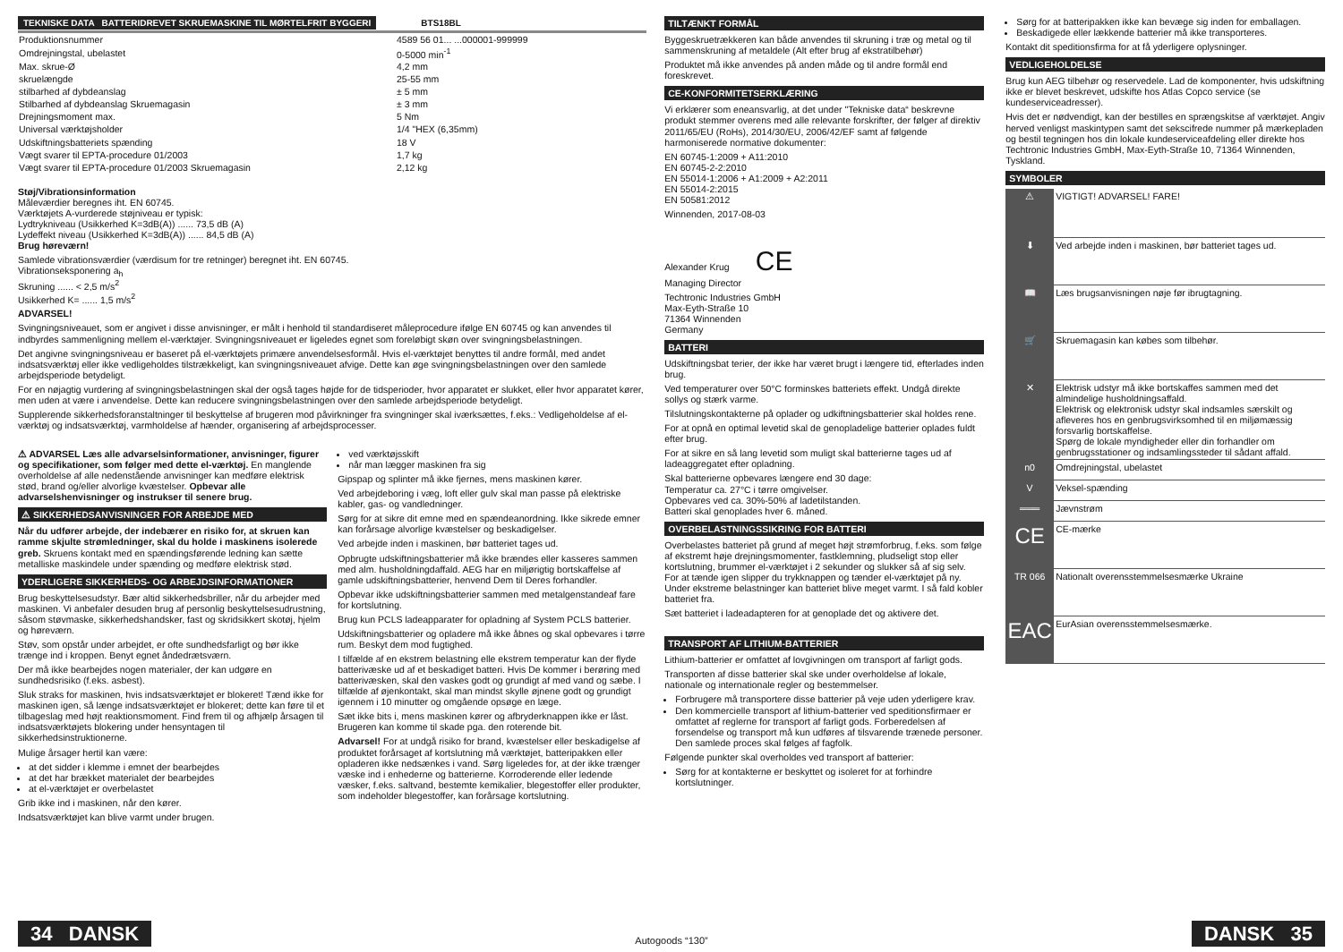TEKNISKE DATA BATTERIDREVET SKRUEMASKINE TIL MØRTELFRIT BYGGERI BTS18BL
| Produktionsnummer | 4589 56 01... ...000001-999999 |
| Omdrejningstal, ubelastet | 0-5000 min<sup>-1</sup> |
| Max. skrue-Ø | 4,2 mm |
| skruelængde | 25-55 mm |
| stilbarhed af dybdeanslag | ± 5 mm |
| Stilbarhed af dybdeanslag Skruemagasin | ± 3 mm |
| Drejningsmoment max. | 5 Nm |
| Universal værktøjsholder | 1/4 "HEX (6,35mm) |
| Udskiftningsbatteriets spænding | 18 V |
| Vægt svarer til EPTA-procedure 01/2003 | 1,7 kg |
| Vægt svarer til EPTA-procedure 01/2003 Skruemagasin | 2,12 kg |
Støj/Vibrationsinformation
Måleværdier beregnes iht. EN 60745.
Værktøjets A-vurderede støjniveau er typisk:
Lydtrykniveau (Usikkerhed K=3dB(A)) ...... 73,5 dB (A)
Lydeffekt niveau (Usikkerhed K=3dB(A)) ...... 84,5 dB (A)
Brug høreværn!
Samlede vibrationsværdier (værdisum for tre retninger) beregnet iht. EN 60745.
Vibrationseksponering a<sub>h</sub>
Skruning ...... < 2,5 m/s<sup>2</sup>
Usikkerhed K= ...... 1,5 m/s<sup>2</sup>
ADVARSEL!
Svingningsniveauet, som er angivet i disse anvisninger, er målt i henhold til standardiseret måleprocedure ifølge EN 60745 og kan anvendes til indbyrdes sammenligning mellem el-værktøjer. Svingningsniveauet er ligeledes egnet som foreløbigt skøn over svingningsbelastningen.
Det angivne svingningsniveau er baseret på el-værktøjets primære anvendelsesformål. Hvis el-værktøjet benyttes til andre formål, med andet indsatsværktøj eller ikke vedligeholdes tilstrækkeligt, kan svingningsniveauet afvige. Dette kan øge svingningsbelastningen over den samlede arbejdsperiode betydeligt.
For en nøjagtig vurdering af svingningsbelastningen skal der også tages højde for de tidsperioder, hvor apparatet er slukket, eller hvor apparatet kører, men uden at være i anvendelse. Dette kan reducere svingningsbelastningen over den samlede arbejdsperiode betydeligt.
Supplerende sikkerhedsforanstaltninger til beskyttelse af brugeren mod påvirkninger fra svingninger skal iværksættes, f.eks.: Vedligeholdelse af el-værktøj og indsatsværktøj, varmholdelse af hænder, organisering af arbejdsprocesser.
⚠ ADVARSEL Læs alle advarselsinformationer, anvisninger, figurer og specifikationer, som følger med dette el-værktøj. En manglende overholdelse af alle nedenstående anvisninger kan medføre elektrisk stød, brand og/eller alvorlige kvæstelser. Opbevar alle advarselshenvisninger og instrukser til senere brug.
⚠ SIKKERHEDSANVISNINGER FOR ARBEJDE MED
Når du udfører arbejde, der indebærer en risiko for, at skruen kan ramme skjulte strømledninger, skal du holde i maskinens isolerede greb. Skruens kontakt med en spændingsførende ledning kan sætte metalliske maskindele under spænding og medføre elektrisk stød.
YDERLIGERE SIKKERHEDS- OG ARBEJDSINFORMATIONER
Brug beskyttelsesudstyr. Bær altid sikkerhedsbriller, når du arbejder med maskinen. Vi anbefaler desuden brug af personlig beskyttelsesudrustning, såsom støvmaske, sikkerhedshandsker, fast og skridsikkert skotøj, hjelm og høreværn.
Støv, som opstår under arbejdet, er ofte sundhedsfarligt og bør ikke trænge ind i kroppen. Benyt egnet åndedrætsværn.
Der må ikke bearbejdes nogen materialer, der kan udgøre en sundhedsrisiko (f.eks. asbest).
Sluk straks for maskinen, hvis indsatsværktøjet er blokeret! Tænd ikke for maskinen igen, så længe indsatsværktøjet er blokeret; dette kan føre til et tilbageslag med højt reaktionsmoment. Find frem til og afhjælp årsagen til indsatsværktøjets blokering under hensyntagen til sikkerhedsinstruktionerne.
Mulige årsager hertil kan være:
at det sidder i klemme i emnet der bearbejdes
at det har brækket materialet der bearbejdes
at el-værktøjet er overbelastet
Grib ikke ind i maskinen, når den kører.
Indsatsværktøjet kan blive varmt under brugen.
ved værktøjsskift
når man lægger maskinen fra sig
Gipspap og splinter må ikke fjernes, mens maskinen kører.
Ved arbejdeboring i væg, loft eller gulv skal man passe på elektriske kabler, gas- og vandledninger.
Sørg for at sikre dit emne med en spændeanordning. Ikke sikrede emner kan forårsage alvorlige kvæstelser og beskadigelser.
Ved arbejde inden i maskinen, bør batteriet tages ud.
Opbrugte udskiftningsbatterier må ikke brændes eller kasseres sammen med alm. husholdningdaffald. AEG har en miljørigtig bortskaffelse af gamle udskiftningsbatterier, henvend Dem til Deres forhandler.
Opbevar ikke udskiftningsbatterier sammen med metalgenstandeaf fare for kortslutning.
Brug kun PCLS ladeapparater for opladning af System PCLS batterier.
Udskiftningsbatterier og opladere må ikke åbnes og skal opbevares i tørre rum. Beskyt dem mod fugtighed.
I tilfælde af en ekstrem belastning elle ekstrem temperatur kan der flyde batterivæske ud af et beskadiget batteri. Hvis De kommer i berøring med batterivæsken, skal den vaskes godt og grundigt af med vand og sæbe. I tilfælde af øjenkontakt, skal man mindst skylle øjnene godt og grundigt igennem i 10 minutter og omgående opsøge en læge.
Sæt ikke bits i, mens maskinen kører og afbryderknappen ikke er låst. Brugeren kan komme til skade pga. den roterende bit.
Advarsel! For at undgå risiko for brand, kvæstelser eller beskadigelse af produktet forårsaget af kortslutning må værktøjet, batteripakken eller opladeren ikke nedsænkes i vand. Sørg ligeledes for, at der ikke trænger væske ind i enhederne og batterierne. Korroderende eller ledende væsker, f.eks. saltvand, bestemte kemikalier, blegestoffer eller produkter, som indeholder blegestoffer, kan forårsage kortslutning.
TILTÆNKT FORMÅL
Byggeskruetrækkeren kan både anvendes til skruning i træ og metal og til sammenskruning af metaldele (Alt efter brug af ekstratilbehør)
Produktet må ikke anvendes på anden måde og til andre formål end foreskrevet.
CE-KONFORMITETSERKLÆRING
Vi erklærer som eneansvarlig, at det under "Tekniske data“ beskrevne produkt stemmer overens med alle relevante forskrifter, der følger af direktiv 2011/65/EU (RoHs), 2014/30/EU, 2006/42/EF samt af følgende harmoniserede normative dokumenter:
EN 60745-1:2009 + A11:2010
EN 60745-2-2:2010
EN 55014-1:2006 + A1:2009 + A2:2011
EN 55014-2:2015
EN 50581:2012
Winnenden, 2017-08-03
Alexander Krug CE
Managing Director
Techtronic Industries GmbH
Max-Eyth-Straße 10
71364 Winnenden
Germany
BATTERI
Udskiftningsbat terier, der ikke har været brugt i længere tid, efterlades inden brug.
Ved temperaturer over 50°C forminskes batteriets effekt. Undgå direkte sollys og stærk varme.
Tilslutningskontakterne på oplader og udkiftningsbatterier skal holdes rene.
For at opnå en optimal levetid skal de genopladelige batterier oplades fuldt efter brug.
For at sikre en så lang levetid som muligt skal batterierne tages ud af ladeaggregatet efter opladning.
Skal batterierne opbevares længere end 30 dage:
Temperatur ca. 27°C i tørre omgivelser.
Opbevares ved ca. 30%-50% af ladetilstanden.
Batteri skal genoplades hver 6. måned.
OVERBELASTNINGSSIKRING FOR BATTERI
Overbelastes batteriet på grund af meget højt strømforbrug, f.eks. som følge af ekstremt høje drejningsmomenter, fastklemning, pludseligt stop eller kortslutning, brummer el-værktøjet i 2 sekunder og slukker så af sig selv.
For at tænde igen slipper du trykknappen og tænder el-værktøjet på ny.
Under ekstreme belastninger kan batteriet blive meget varmt. I så fald kobler batteriet fra.
Sæt batteriet i ladeadapteren for at genoplade det og aktivere det.
TRANSPORT AF LITHIUM-BATTERIER
Lithium-batterier er omfattet af lovgivningen om transport af farligt gods.
Transporten af disse batterier skal ske under overholdelse af lokale, nationale og internationale regler og bestemmelser.
Forbrugere må transportere disse batterier på veje uden yderligere krav.
Den kommercielle transport af lithium-batterier ved speditionsfirmaer er omfattet af reglerne for transport af farligt gods. Forberedelsen af forsendelse og transport må kun udføres af tilsvarende trænede personer. Den samlede proces skal følges af fagfolk.
Følgende punkter skal overholdes ved transport af batterier:
Sørg for at kontakterne er beskyttet og isoleret for at forhindre kortslutninger.
Sørg for at batteripakken ikke kan bevæge sig inden for emballagen.
Beskadigede eller lækkende batterier må ikke transporteres.
Kontakt dit speditionsfirma for at få yderligere oplysninger.
VEDLIGEHOLDELSE
Brug kun AEG tilbehør og reservedele. Lad de komponenter, hvis udskiftning ikke er blevet beskrevet, udskifte hos Atlas Copco service (se kundeserviceadresser).
Hvis det er nødvendigt, kan der bestilles en sprængskitse af værktøjet. Angiv herved venligst maskintypen samt det sekscifrede nummer på mærkepladen og bestil tegningen hos din lokale kundeserviceafdeling eller direkte hos Techtronic Industries GmbH, Max-Eyth-Straße 10, 71364 Winnenden, Tyskland.
SYMBOLER
| ⚠ | VIGTIGT! ADVARSEL! FARE! |
| ⬇ | Ved arbejde inden i maskinen, bør batteriet tages ud. |
| 📖 | Læs brugsanvisningen nøje før ibrugtagning. |
| 🛒 | Skruemagasin kan købes som tilbehør. |
| ✕ | Elektrisk udstyr må ikke bortskaffes sammen med det almindelige husholdningsaffald. Elektrisk og elektronisk udstyr skal indsamles særskilt og afleveres hos en genbrugsvirksomhed til en miljømæssig forsvarlig bortskaffelse. Spørg de lokale myndigheder eller din forhandler om genbrugsstationer og indsamlingssteder til sådant affald. |
| n0 | Omdrejningstal, ubelastet |
| V | Veksel-spænding |
| ═══ | Jævnstrøm |
| CE | CE-mærke |
| TR 066 | Nationalt overensstemmelsesmærke Ukraine |
| EAC | EurAsian overensstemmelsesmærke. |
34 DANSK
Autogoods “130”
DANSK 35